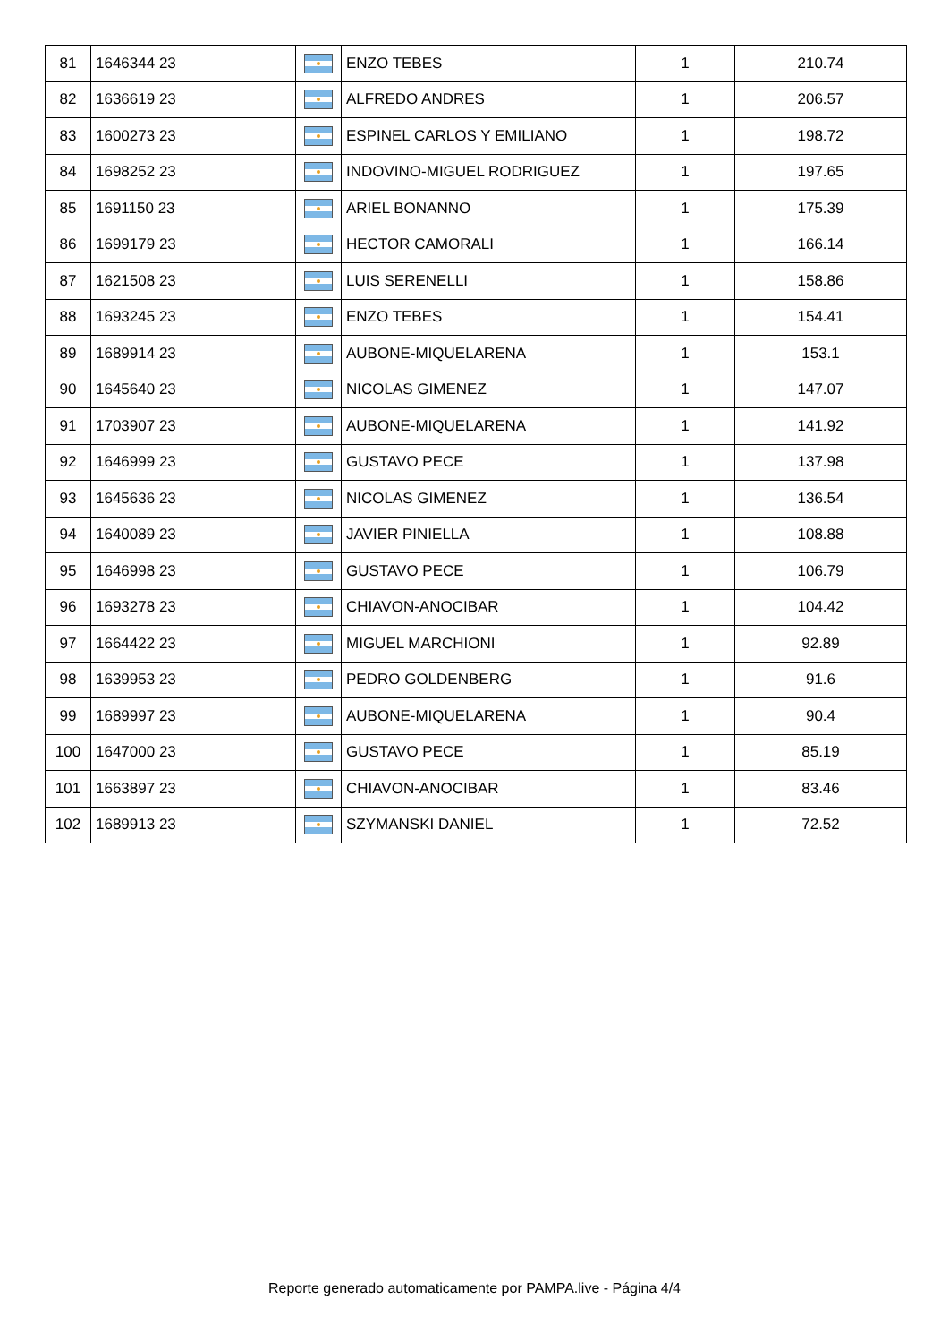| 81 | 1646344 23 | | ENZO TEBES | 1 | 210.74 |
| 82 | 1636619 23 | | ALFREDO ANDRES | 1 | 206.57 |
| 83 | 1600273 23 | | ESPINEL CARLOS Y EMILIANO | 1 | 198.72 |
| 84 | 1698252 23 | | INDOVINO-MIGUEL RODRIGUEZ | 1 | 197.65 |
| 85 | 1691150 23 | | ARIEL BONANNO | 1 | 175.39 |
| 86 | 1699179 23 | | HECTOR CAMORALI | 1 | 166.14 |
| 87 | 1621508 23 | | LUIS SERENELLI | 1 | 158.86 |
| 88 | 1693245 23 | | ENZO TEBES | 1 | 154.41 |
| 89 | 1689914 23 | | AUBONE-MIQUELARENA | 1 | 153.1 |
| 90 | 1645640 23 | | NICOLAS GIMENEZ | 1 | 147.07 |
| 91 | 1703907 23 | | AUBONE-MIQUELARENA | 1 | 141.92 |
| 92 | 1646999 23 | | GUSTAVO PECE | 1 | 137.98 |
| 93 | 1645636 23 | | NICOLAS GIMENEZ | 1 | 136.54 |
| 94 | 1640089 23 | | JAVIER PINIELLA | 1 | 108.88 |
| 95 | 1646998 23 | | GUSTAVO PECE | 1 | 106.79 |
| 96 | 1693278 23 | | CHIAVON-ANOCIBAR | 1 | 104.42 |
| 97 | 1664422 23 | | MIGUEL MARCHIONI | 1 | 92.89 |
| 98 | 1639953 23 | | PEDRO GOLDENBERG | 1 | 91.6 |
| 99 | 1689997 23 | | AUBONE-MIQUELARENA | 1 | 90.4 |
| 100 | 1647000 23 | | GUSTAVO PECE | 1 | 85.19 |
| 101 | 1663897 23 | | CHIAVON-ANOCIBAR | 1 | 83.46 |
| 102 | 1689913 23 | | SZYMANSKI DANIEL | 1 | 72.52 |
Reporte generado automaticamente por PAMPA.live - Página 4/4